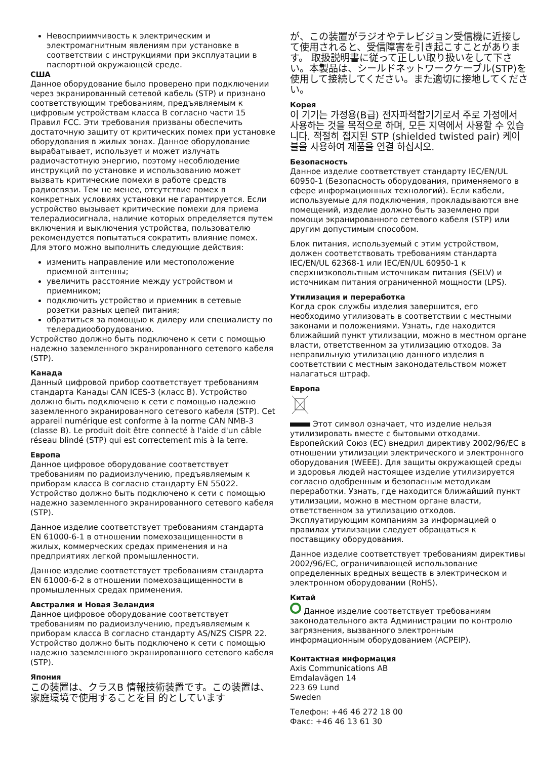Невосприимчивость к электрическим и электромагнитным явлениям при установке в соответствии с инструкциями при эксплуатации в паспортной окружающей среде.
США
Данное оборудование было проверено при подключении через экранированный сетевой кабель (STP) и признано соответствующим требованиям, предъявляемым к цифровым устройствам класса B согласно части 15 Правил FCC. Эти требования призваны обеспечить достаточную защиту от критических помех при установке оборудования в жилых зонах. Данное оборудование вырабатывает, использует и может излучать радиочастотную энергию, поэтому несоблюдение инструкций по установке и использованию может вызвать критические помехи в работе средств радиосвязи. Тем не менее, отсутствие помех в конкретных условиях установки не гарантируется. Если устройство вызывает критические помехи для приема телерадиосигнала, наличие которых определяется путем включения и выключения устройства, пользователю рекомендуется попытаться сократить влияние помех. Для этого можно выполнить следующие действия:
изменить направление или местоположение приемной антенны;
увеличить расстояние между устройством и приемником;
подключить устройство и приемник в сетевые розетки разных цепей питания;
обратиться за помощью к дилеру или специалисту по телерадиооборудованию.
Устройство должно быть подключено к сети с помощью надежно заземленного экранированного сетевого кабеля (STP).
Канада
Данный цифровой прибор соответствует требованиям стандарта Канады CAN ICES-3 (класс B). Устройство должно быть подключено к сети с помощью надежно заземленного экранированного сетевого кабеля (STP). Cet appareil numérique est conforme à la norme CAN NMB-3 (classe B). Le produit doit être connecté à l'aide d'un câble réseau blindé (STP) qui est correctement mis à la terre.
Европа
Данное цифровое оборудование соответствует требованиям по радиоизлучению, предъявляемым к приборам класса B согласно стандарту EN 55022. Устройство должно быть подключено к сети с помощью надежно заземленного экранированного сетевого кабеля (STP).
Данное изделие соответствует требованиям стандарта EN 61000-6-1 в отношении помехозащищенности в жилых, коммерческих средах применения и на предприятиях легкой промышленности.
Данное изделие соответствует требованиям стандарта EN 61000-6-2 в отношении помехозащищенности в промышленных средах применения.
Австралия и Новая Зеландия
Данное цифровое оборудование соответствует требованиям по радиоизлучению, предъявляемым к приборам класса B согласно стандарту AS/NZS CISPR 22. Устройство должно быть подключено к сети с помощью надежно заземленного экранированного сетевого кабеля (STP).
Япония
この装置は、クラスB 情報技術装置です。この装置は、家庭環境で使用することを目 的としています
が、この装置がラジオやテレビジョン受信機に近接して使用されると、受信障害を引き起こすことがあります。 取扱説明書に従って正しい取り扱いをして下さい。本製品は、シールドネットワークケーブル(STP)を使用して接続してください。また適切に接地してください。
Корея
이 기기는 가정용(B급) 전자파적합기기로서 주로 가정에서 사용하는 것을 목적으로 하며, 모든 지역에서 사용할 수 있습니다. 적절히 접지된 STP (shielded twisted pair) 케이블을 사용하여 제품을 연결 하십시오.
Безопасность
Данное изделие соответствует стандарту IEC/EN/UL 60950-1 (Безопасность оборудования, применяемого в сфере информационных технологий). Если кабели, используемые для подключения, прокладываются вне помещений, изделие должно быть заземлено при помощи экранированного сетевого кабеля (STP) или другим допустимым способом.
Блок питания, используемый с этим устройством, должен соответствовать требованиям стандарта IEC/EN/UL 62368-1 или IEC/EN/UL 60950-1 к сверхнизковольтным источникам питания (SELV) и источникам питания ограниченной мощности (LPS).
Утилизация и переработка
Когда срок службы изделия завершится, его необходимо утилизовать в соответствии с местными законами и положениями. Узнать, где находится ближайший пункт утилизации, можно в местном органе власти, ответственном за утилизацию отходов. За неправильную утилизацию данного изделия в соответствии с местным законодательством может налагаться штраф.
Европа
Этот символ означает, что изделие нельзя утилизировать вместе с бытовыми отходами. Европейский Союз (ЕС) внедрил директиву 2002/96/EC в отношении утилизации электрического и электронного оборудования (WEEE). Для защиты окружающей среды и здоровья людей настоящее изделие утилизируется согласно одобренным и безопасным методикам переработки. Узнать, где находится ближайший пункт утилизации, можно в местном органе власти, ответственном за утилизацию отходов. Эксплуатирующим компаниям за информацией о правилах утилизации следует обращаться к поставщику оборудования.
Данное изделие соответствует требованиям директивы 2002/96/EC, ограничивающей использование определенных вредных веществ в электрическом и электронном оборудовании (RoHS).
Китай
Данное изделие соответствует требованиям законодательного акта Администрации по контролю загрязнения, вызванного электронным информационным оборудованием (ACPEIP).
Контактная информация
Axis Communications AB
Emdalavägen 14
223 69 Lund
Sweden
Телефон: +46 46 272 18 00
Факс: +46 46 13 61 30